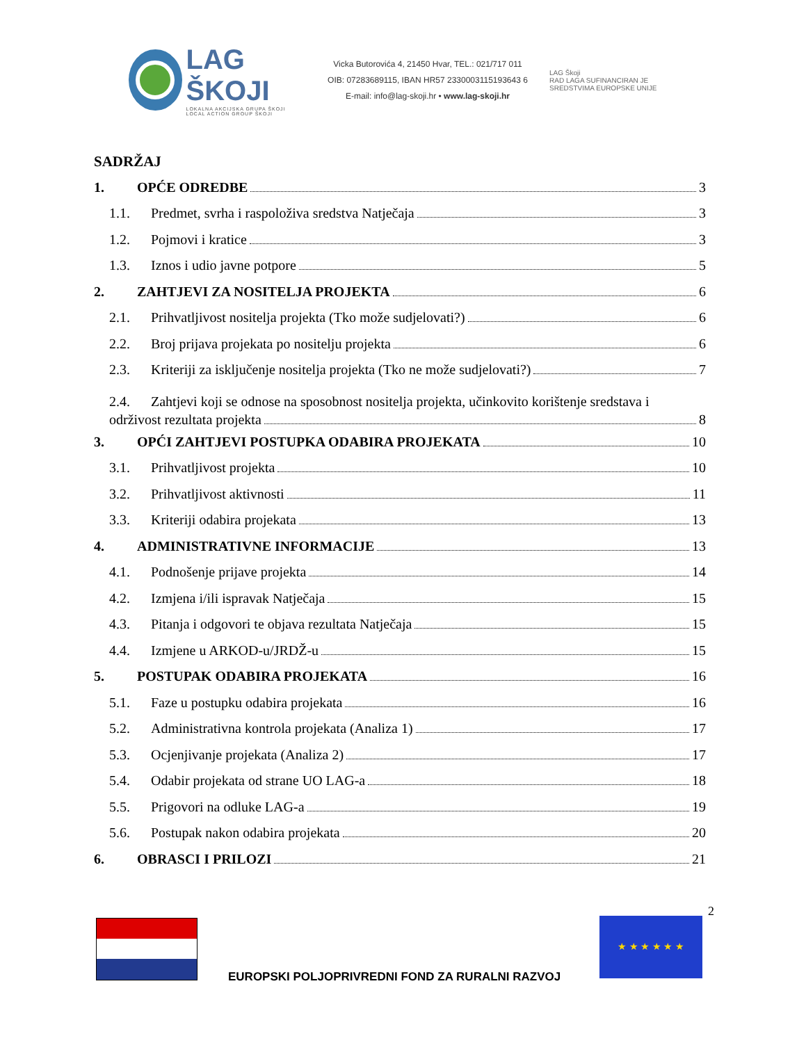LAG ŠKOJI
LOKALNA AKCIJSKA GRUPA ŠKOJI
LOCAL ACTION GROUP ŠKOJI
Vicka Butorovića 4, 21450 Hvar, TEL.: 021/717 011
OIB: 07283689115, IBAN HR57 2330003115193643 6
E-mail: info@lag-skoji.hr • www.lag-skoji.hr
LAG Škoji
RAD LAGA SUFINANCIRAN JE
SREDSTVIMA EUROPSKE UNIJE
SADRŽAJ
1. OPĆE ODREDBE 3
1.1. Predmet, svrha i raspoloživa sredstva Natječaja 3
1.2. Pojmovi i kratice 3
1.3. Iznos i udio javne potpore 5
2. ZAHTJEVI ZA NOSITELJA PROJEKTA 6
2.1. Prihvatljivost nositelja projekta (Tko može sudjelovati?) 6
2.2. Broj prijava projekata po nositelju projekta 6
2.3. Kriteriji za isključenje nositelja projekta (Tko ne može sudjelovati?) 7
2.4. Zahtjevi koji se odnose na sposobnost nositelja projekta, učinkovito korištenje sredstava i
održivost rezultata projekta 8
3. OPĆI ZAHTJEVI POSTUPKA ODABIRA PROJEKATA 10
3.1. Prihvatljivost projekta 10
3.2. Prihvatljivost aktivnosti 11
3.3. Kriteriji odabira projekata 13
4. ADMINISTRATIVNE INFORMACIJE 13
4.1. Podnošenje prijave projekta 14
4.2. Izmjena i/ili ispravak Natječaja 15
4.3. Pitanja i odgovori te objava rezultata Natječaja 15
4.4. Izmjene u ARKOD-u/JRDŽ-u 15
5. POSTUPAK ODABIRA PROJEKATA 16
5.1. Faze u postupku odabira projekata 16
5.2. Administrativna kontrola projekata (Analiza 1) 17
5.3. Ocjenjivanje projekata (Analiza 2) 17
5.4. Odabir projekata od strane UO LAG-a 18
5.5. Prigovori na odluke LAG-a 19
5.6. Postupak nakon odabira projekata 20
6. OBRASCI I PRILOZI 21
2
★ ★ ★ ★ ★ ★
EUROPSKI POLJOPRIVREDNI FOND ZA RURALNI RAZVOJ